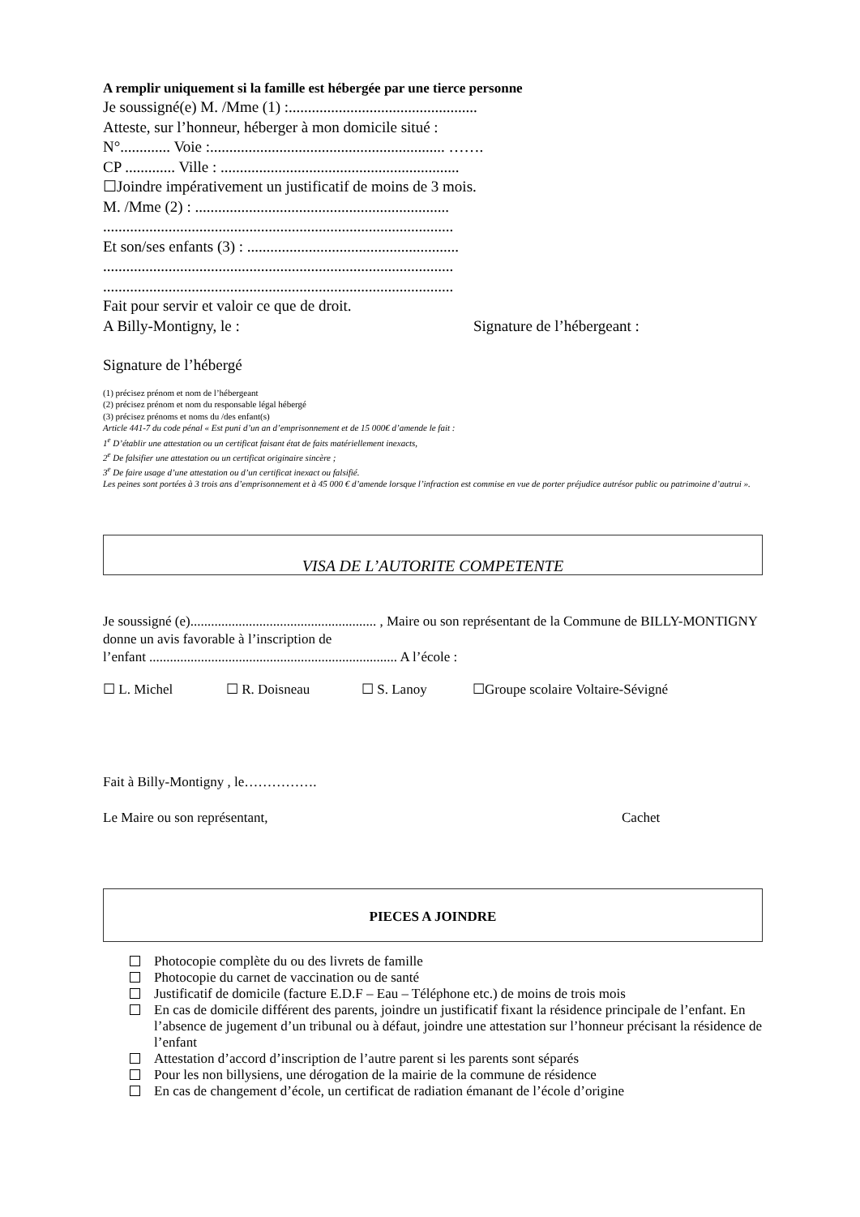A remplir uniquement si la famille est hébergée par une tierce personne
Je soussigné(e) M. /Mme (1) :.................................................
Atteste, sur l’honneur, héberger à mon domicile situé :
N°............. Voie :............................................................. …….
CP ............. Ville : ..............................................................
☐Joindre impérativement un justificatif de moins de 3 mois.
M. /Mme (2) : ..................................................................
...........................................................................................
Et son/ses enfants (3) : .......................................................
...........................................................................................
...........................................................................................
Fait pour servir et valoir ce que de droit.
A Billy-Montigny, le : Signature de l’hébergeant :
Signature de l’hébergé
(1) précisez prénom et nom de l’hébergeant
(2) précisez prénom et nom du responsable légal hébergé
(3) précisez prénoms et noms du /des enfant(s)
Article 441-7 du code pénal « Est puni d’un an d’emprisonnement et de 15 000€ d’amende le fait :
1<sup>e</sup> D’établir une attestation ou un certificat faisant état de faits matériellement inexacts,
2<sup>e</sup> De falsifier une attestation ou un certificat originaire sincère ;
3<sup>e</sup> De faire usage d’une attestation ou d’un certificat inexact ou falsifié.
Les peines sont portées à 3 trois ans d’emprisonnement et à 45 000 € d’amende lorsque l’infraction est commise en vue de porter préjudice autrésor public ou patrimoine d’autrui ».
VISA DE L’AUTORITE COMPETENTE
Je soussigné (e)...................................................... , Maire ou son représentant de la Commune de BILLY-MONTIGNY donne un avis favorable à l’inscription de
l’enfant ........................................................................ A l’école :
☐ L. Michel ☐ R. Doisneau ☐ S. Lanoy ☐Groupe scolaire Voltaire-Sévigné
Fait à Billy-Montigny , le…………….
Le Maire ou son représentant, Cachet
PIECES A JOINDRE
Photocopie complète du ou des livrets de famille
Photocopie du carnet de vaccination ou de santé
Justificatif de domicile (facture E.D.F – Eau – Téléphone etc.) de moins de trois mois
En cas de domicile différent des parents, joindre un justificatif fixant la résidence principale de l’enfant. En l’absence de jugement d’un tribunal ou à défaut, joindre une attestation sur l’honneur précisant la résidence de l’enfant
Attestation d’accord d’inscription de l’autre parent si les parents sont séparés
Pour les non billysiens, une dérogation de la mairie de la commune de résidence
En cas de changement d’école, un certificat de radiation émanant de l’école d’origine